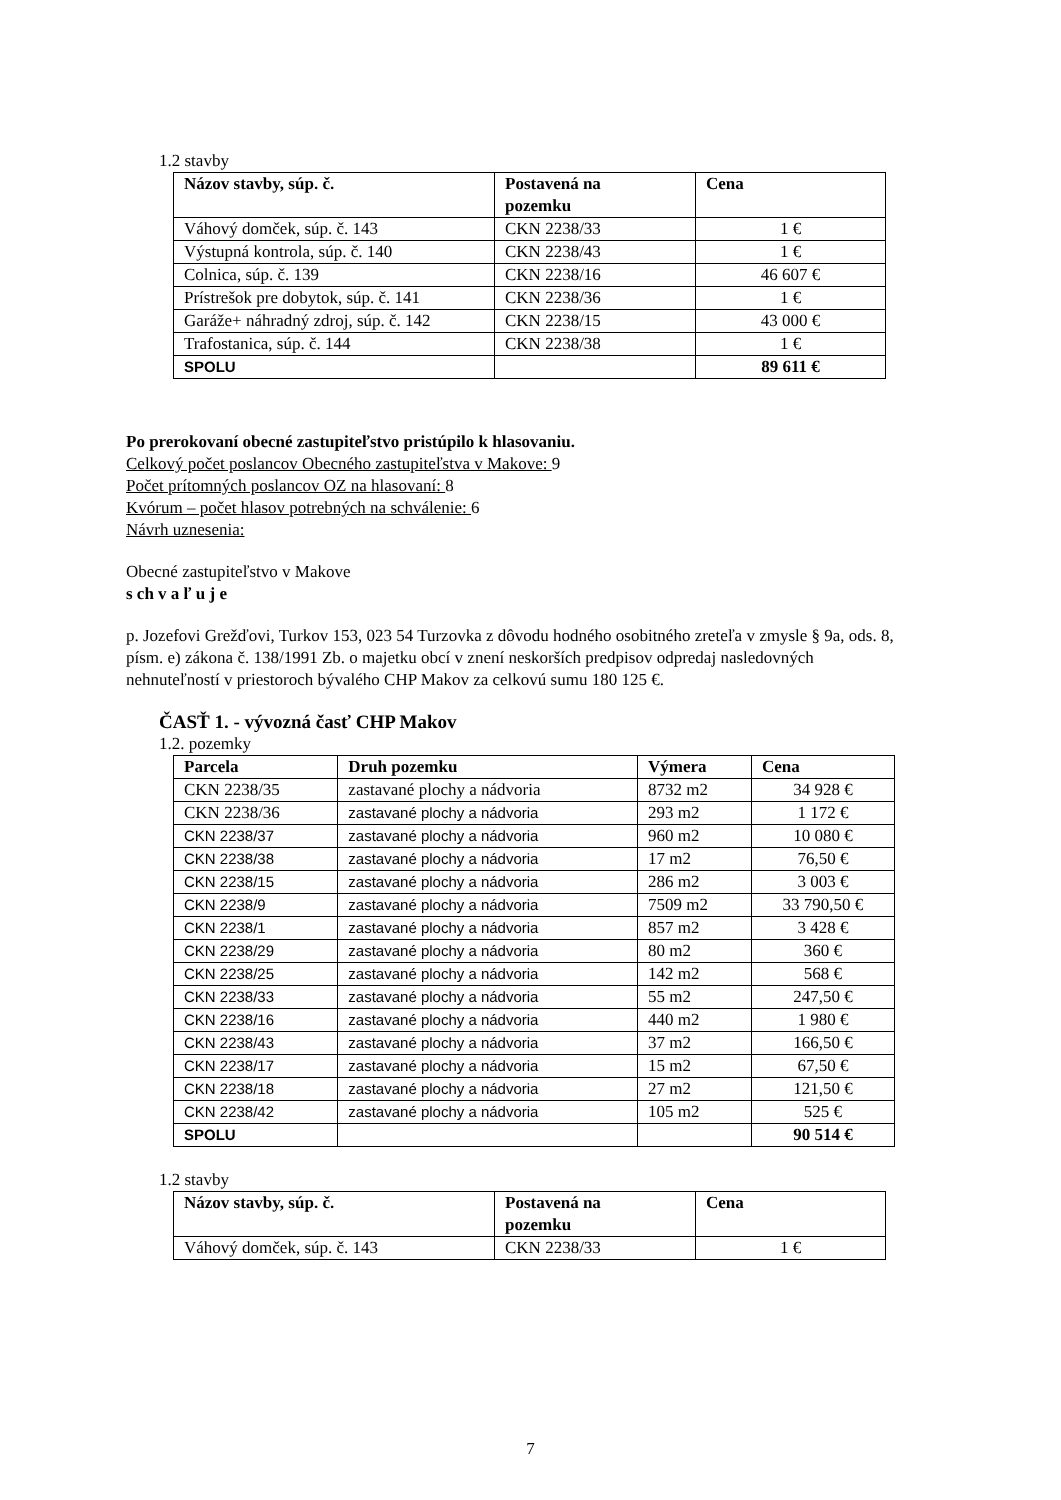1.2 stavby
| Názov stavby, súp. č. | Postavená na pozemku | Cena |
| --- | --- | --- |
| Váhový domček, súp. č. 143 | CKN 2238/33 | 1 € |
| Výstupná kontrola, súp. č. 140 | CKN 2238/43 | 1 € |
| Colnica, súp. č. 139 | CKN 2238/16 | 46 607 € |
| Prístrešok pre dobytok, súp. č. 141 | CKN 2238/36 | 1 € |
| Garáže+ náhradný zdroj, súp. č. 142 | CKN 2238/15 | 43 000 € |
| Trafostanica, súp. č. 144 | CKN 2238/38 | 1 € |
| SPOLU | | 89 611 € |
Po prerokovaní obecné zastupiteľstvo pristúpilo k hlasovaniu.
Celkový počet poslancov Obecného zastupiteľstva v Makove: 9
Počet prítomných poslancov OZ na hlasovaní: 8
Kvórum – počet hlasov potrebných na schválenie: 6
Návrh uznesenia:
Obecné zastupiteľstvo v Makove
s ch v a ľ u j e
p. Jozefovi Grežďovi, Turkov 153, 023 54 Turzovka z dôvodu hodného osobitného zreteľa v zmysle § 9a, ods. 8, písm. e) zákona č. 138/1991 Zb. o majetku obcí v znení neskorších predpisov odpredaj nasledovných nehnuteľností v priestoroch bývalého CHP Makov za celkovú sumu 180 125 €.
ČASŤ 1. - vývozná časť CHP Makov
1.2. pozemky
| Parcela | Druh pozemku | Výmera | Cena |
| --- | --- | --- | --- |
| CKN 2238/35 | zastavané plochy a nádvoria | 8732 m2 | 34 928 € |
| CKN 2238/36 | zastavané plochy a nádvoria | 293 m2 | 1 172 € |
| CKN 2238/37 | zastavané plochy a nádvoria | 960 m2 | 10 080 € |
| CKN 2238/38 | zastavané plochy a nádvoria | 17 m2 | 76,50 € |
| CKN 2238/15 | zastavané plochy a nádvoria | 286 m2 | 3 003 € |
| CKN 2238/9 | zastavané plochy a nádvoria | 7509 m2 | 33 790,50 € |
| CKN 2238/1 | zastavané plochy a nádvoria | 857 m2 | 3 428 € |
| CKN 2238/29 | zastavané plochy a nádvoria | 80 m2 | 360 € |
| CKN 2238/25 | zastavané plochy a nádvoria | 142 m2 | 568 € |
| CKN 2238/33 | zastavané plochy a nádvoria | 55 m2 | 247,50 € |
| CKN 2238/16 | zastavané plochy a nádvoria | 440 m2 | 1 980 € |
| CKN 2238/43 | zastavané plochy a nádvoria | 37 m2 | 166,50 € |
| CKN 2238/17 | zastavané plochy a nádvoria | 15 m2 | 67,50 € |
| CKN 2238/18 | zastavané plochy a nádvoria | 27 m2 | 121,50 € |
| CKN 2238/42 | zastavané plochy a nádvoria | 105 m2 | 525 € |
| SPOLU | | | 90 514 € |
1.2 stavby
| Názov stavby, súp. č. | Postavená na pozemku | Cena |
| --- | --- | --- |
| Váhový domček, súp. č. 143 | CKN 2238/33 | 1 € |
7